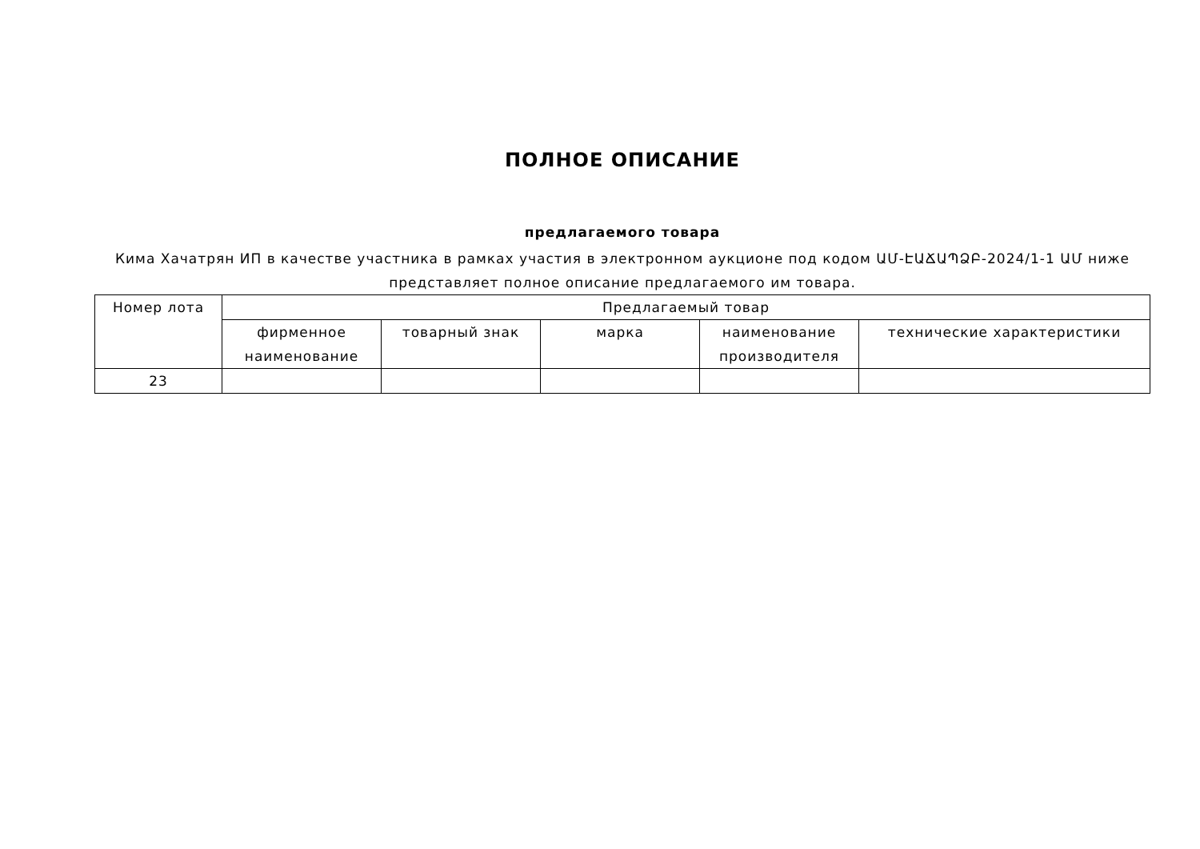ПОЛНОЕ ОПИСАНИЕ
предлагаемого товара
Кима Хачатрян ИП в качестве участника в рамках участия в электронном аукционе под кодом ԱՄ-ԷԱՃԱՊՁԲ-2024/1-1 ԱՄ ниже представляет полное описание предлагаемого им товара.
| Номер лота | Предлагаемый товар | | | | |
| --- | --- | --- | --- | --- | --- |
| | фирменное наименование | товарный знак | марка | наименование производителя | технические характеристики |
| 23 | | | | | |